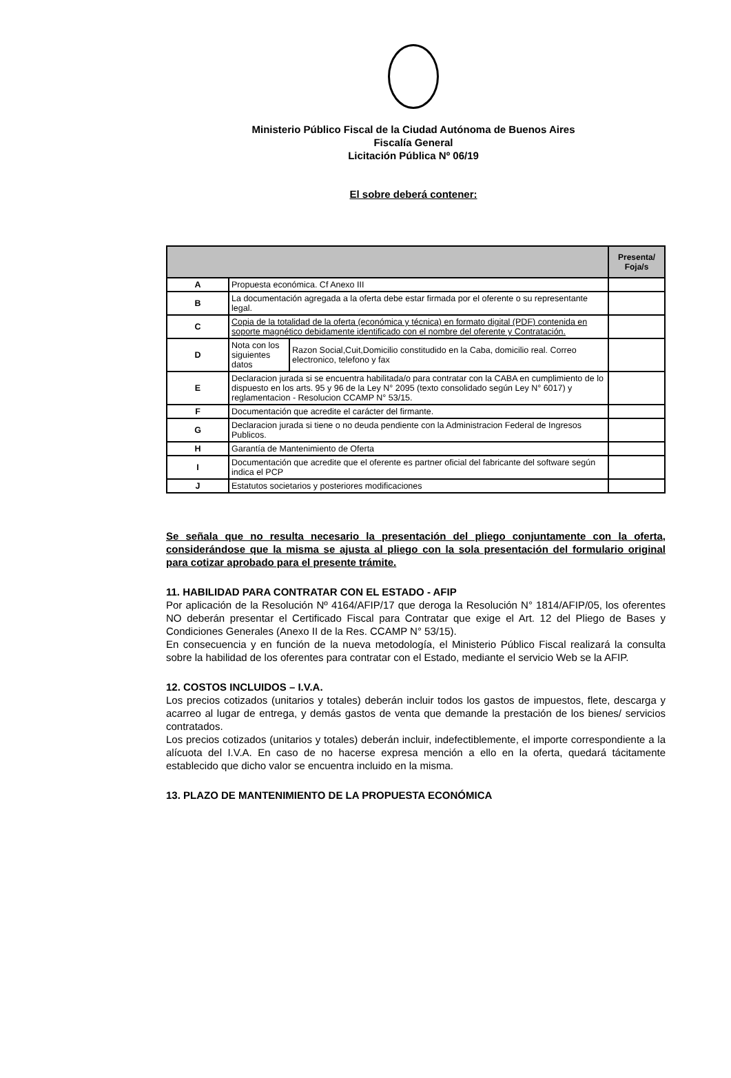Ministerio Público Fiscal de la Ciudad Autónoma de Buenos Aires
Fiscalía General
Licitación Pública Nº 06/19
El sobre deberá contener:
| | | | Presenta/ Foja/s |
| --- | --- | --- | --- |
| A | Propuesta económica. Cf Anexo III | | |
| B | La documentación agregada a la oferta debe estar firmada por el oferente o su representante legal. | | |
| C | Copia de la totalidad de la oferta (económica y técnica) en formato digital (PDF) contenida en soporte magnético debidamente identificado con el nombre del oferente y Contratación. | | |
| D | Nota con los siguientes datos | Razon Social,Cuit,Domicilio constitudido en la Caba, domicilio real. Correo electronico, telefono y fax | |
| E | Declaracion jurada si se encuentra habilitada/o para contratar con la CABA en cumplimiento de lo dispuesto en los arts. 95 y 96 de la Ley N° 2095 (texto consolidado según Ley N° 6017) y reglamentacion - Resolucion CCAMP N° 53/15. | | |
| F | Documentación que acredite el carácter del firmante. | | |
| G | Declaracion jurada si tiene o no deuda pendiente con la Administracion Federal de Ingresos Publicos. | | |
| H | Garantía de Mantenimiento de Oferta | | |
| I | Documentación que acredite que el oferente es partner oficial del fabricante del software según indica el PCP | | |
| J | Estatutos societarios y posteriores modificaciones | | |
Se señala que no resulta necesario la presentación del pliego conjuntamente con la oferta, considerándose que la misma se ajusta al pliego con la sola presentación del formulario original para cotizar aprobado para el presente trámite.
11. HABILIDAD PARA CONTRATAR CON EL ESTADO - AFIP
Por aplicación de la Resolución Nº 4164/AFIP/17 que deroga la Resolución N° 1814/AFIP/05, los oferentes NO deberán presentar el Certificado Fiscal para Contratar que exige el Art. 12 del Pliego de Bases y Condiciones Generales (Anexo II de la Res. CCAMP N° 53/15).
En consecuencia y en función de la nueva metodología, el Ministerio Público Fiscal realizará la consulta sobre la habilidad de los oferentes para contratar con el Estado, mediante el servicio Web se la AFIP.
12. COSTOS INCLUIDOS – I.V.A.
Los precios cotizados (unitarios y totales) deberán incluir todos los gastos de impuestos, flete, descarga y acarreo al lugar de entrega, y demás gastos de venta que demande la prestación de los bienes/ servicios contratados.
Los precios cotizados (unitarios y totales) deberán incluir, indefectiblemente, el importe correspondiente a la alícuota del I.V.A. En caso de no hacerse expresa mención a ello en la oferta, quedará tácitamente establecido que dicho valor se encuentra incluido en la misma.
13. PLAZO DE MANTENIMIENTO DE LA PROPUESTA ECONÓMICA